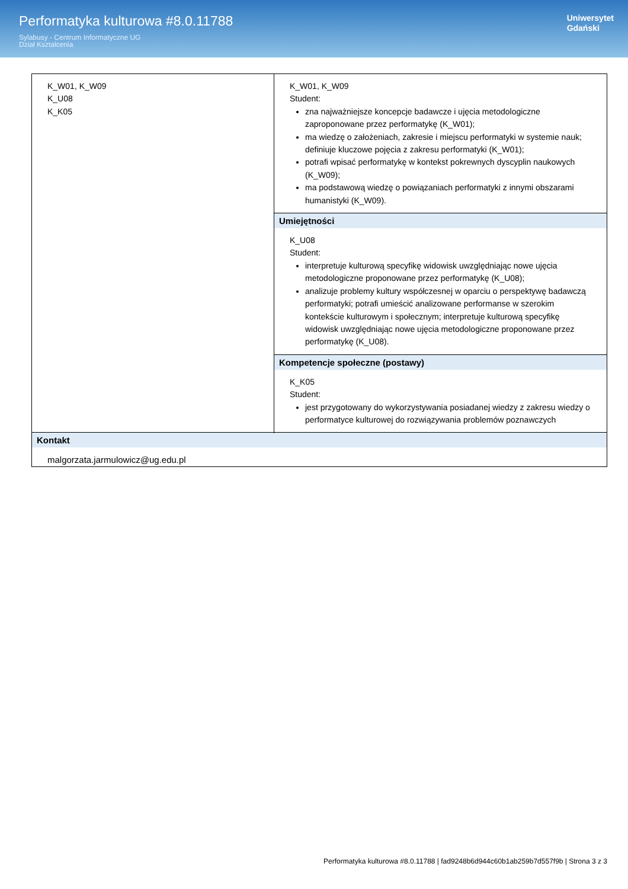Performatyka kulturowa #8.0.11788
Sylabusy - Centrum Informatyczne UG
Dział Kształcenia
Uniwersytet
Gdański
| K_W01, K_W09 K_U08 K_K05 | K_W01, K_W09 Student: zna najważniejsze koncepcje badawcze i ujęcia metodologiczne zaproponowane przez performatykę (K_W01); ma wiedzę o założeniach, zakresie i miejscu performatyki w systemie nauk; definiuje kluczowe pojęcia z zakresu performatyki (K_W01); potrafi wpisać performatykę w kontekst pokrewnych dyscyplin naukowych (K_W09); ma podstawową wiedzę o powiązaniach performatyki z innymi obszarami humanistyki (K_W09). |
| | Umiejętności K_U08 Student: interpretuje kulturową specyfikę widowisk uwzględniając nowe ujęcia metodologiczne proponowane przez performatykę (K_U08); analizuje problemy kultury współczesnej w oparciu o perspektywę badawczą performatyki; potrafi umieścić analizowane performanse w szerokim kontekście kulturowym i społecznym; interpretuje kulturową specyfikę widowisk uwzględniając nowe ujęcia metodologiczne proponowane przez performatykę (K_U08). |
| | Kompetencje społeczne (postawy) K_K05 Student: jest przygotowany do wykorzystywania posiadanej wiedzy z zakresu wiedzy o performatyce kulturowej do rozwiązywania problemów poznawczych |
| Kontakt malgorzata.jarmulowicz@ug.edu.pl | |
Performatyka kulturowa #8.0.11788 | fad9248b6d944c60b1ab259b7d557f9b | Strona 3 z 3